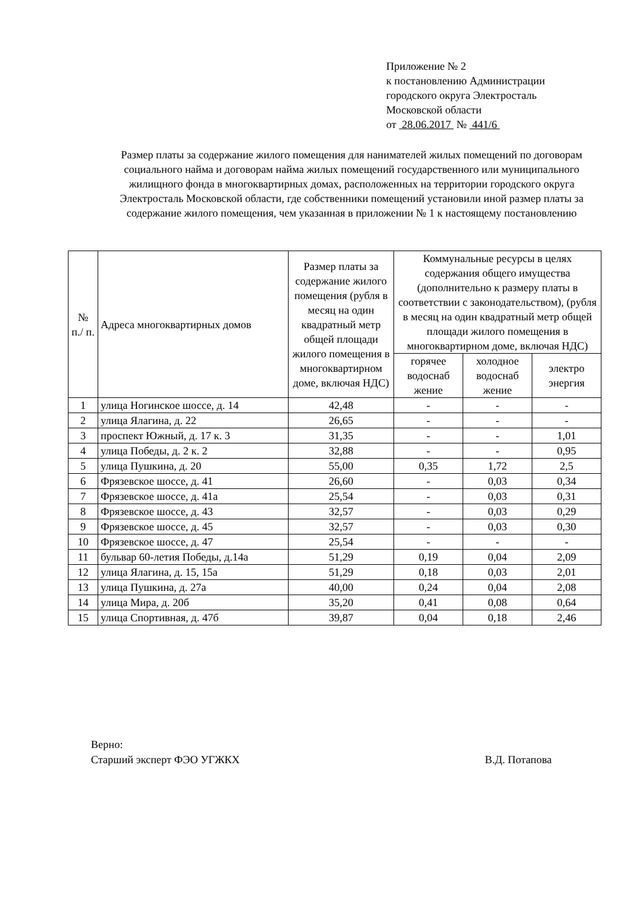Приложение № 2
к постановлению Администрации
городского округа Электросталь
Московской области
от 28.06.2017 № 441/6
Размер платы за содержание жилого помещения для нанимателей жилых помещений по договорам социального найма и договорам найма жилых помещений государственного или муниципального жилищного фонда в многоквартирных домах, расположенных на территории городского округа Электросталь Московской области, где собственники помещений установили иной размер платы за содержание жилого помещения, чем указанная в приложении № 1 к настоящему постановлению
| № п./ п. | Адреса многоквартирных домов | Размер платы за содержание жилого помещения (рубля в месяц на один квадратный метр общей площади жилого помещения в многоквартирном доме, включая НДС) | Коммунальные ресурсы в целях содержания общего имущества (дополнительно к размеру платы в соответствии с законодательством), (рубля в месяц на один квадратный метр общей площади жилого помещения в многоквартирном доме, включая НДС) | | |
| --- | --- | --- | --- | --- | --- |
| | | | горячее водоснаб жение | холодное водоснаб жение | электро энергия |
| 1 | улица Ногинское шоссе, д. 14 | 42,48 | - | - | - |
| 2 | улица Ялагина, д. 22 | 26,65 | - | - | - |
| 3 | проспект Южный, д. 17 к. 3 | 31,35 | - | - | 1,01 |
| 4 | улица Победы, д. 2 к. 2 | 32,88 | - | - | 0,95 |
| 5 | улица Пушкина, д. 20 | 55,00 | 0,35 | 1,72 | 2,5 |
| 6 | Фрязевское шоссе, д. 41 | 26,60 | - | 0,03 | 0,34 |
| 7 | Фрязевское шоссе, д. 41а | 25,54 | - | 0,03 | 0,31 |
| 8 | Фрязевское шоссе, д. 43 | 32,57 | - | 0,03 | 0,29 |
| 9 | Фрязевское шоссе, д. 45 | 32,57 | - | 0,03 | 0,30 |
| 10 | Фрязевское шоссе, д. 47 | 25,54 | - | - | - |
| 11 | бульвар 60-летия Победы, д.14а | 51,29 | 0,19 | 0,04 | 2,09 |
| 12 | улица Ялагина, д. 15, 15а | 51,29 | 0,18 | 0,03 | 2,01 |
| 13 | улица Пушкина, д. 27а | 40,00 | 0,24 | 0,04 | 2,08 |
| 14 | улица Мира, д. 20б | 35,20 | 0,41 | 0,08 | 0,64 |
| 15 | улица Спортивная, д. 47б | 39,87 | 0,04 | 0,18 | 2,46 |
Верно:
Старший эксперт ФЭО УГЖКХ В.Д. Потапова